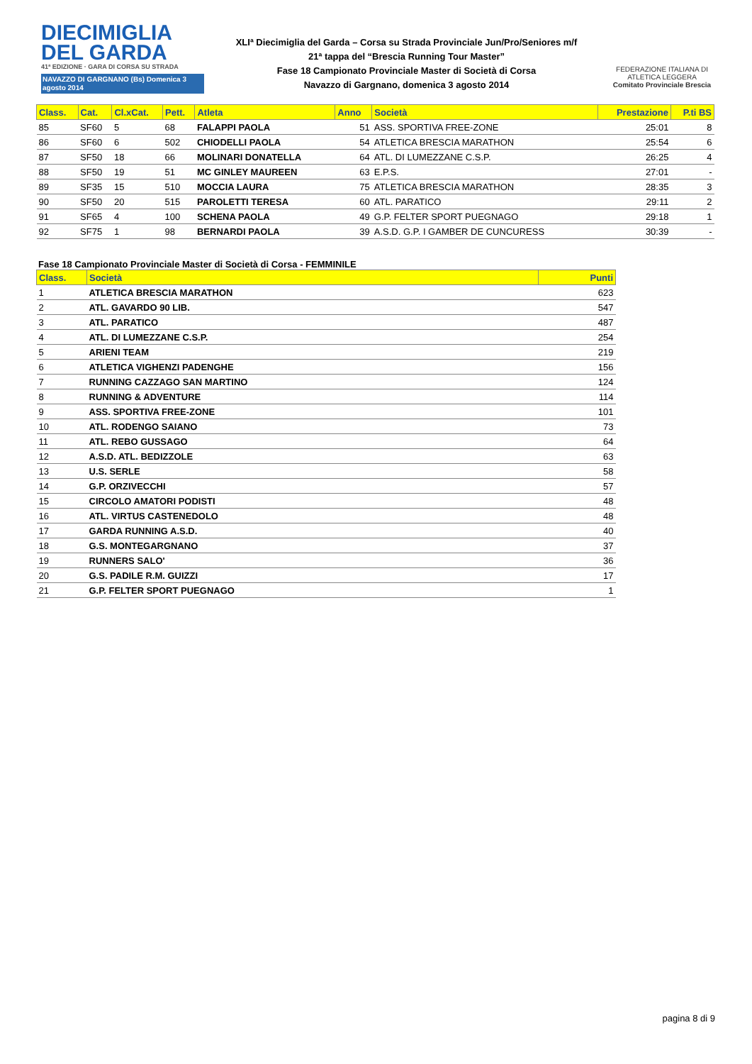DIECIMIGLIA
DEL GARDA
41ª EDIZIONE · GARA DI CORSA SU STRADA
NAVAZZO DI GARGNANO (Bs) Domenica 3 agosto 2014
XLIª Diecimiglia del Garda – Corsa su Strada Provinciale Jun/Pro/Seniores m/f
21ª tappa del “Brescia Running Tour Master”
Fase 18 Campionato Provinciale Master di Società di Corsa
Navazzo di Gargnano, domenica 3 agosto 2014
FEDERAZIONE ITALIANA DI ATLETICA LEGGERA
Comitato Provinciale Brescia
| Class. | Cat. | Cl.xCat. | Pett. | Atleta | Anno | Società | Prestazione | P.ti BS |
| --- | --- | --- | --- | --- | --- | --- | --- | --- |
| 85 | SF60 | 5 | 68 | FALAPPI PAOLA | 51 | ASS. SPORTIVA FREE-ZONE | 25:01 | 8 |
| 86 | SF60 | 6 | 502 | CHIODELLI PAOLA | 54 | ATLETICA BRESCIA MARATHON | 25:54 | 6 |
| 87 | SF50 | 18 | 66 | MOLINARI DONATELLA | 64 | ATL. DI LUMEZZANE C.S.P. | 26:25 | 4 |
| 88 | SF50 | 19 | 51 | MC GINLEY MAUREEN | 63 | E.P.S. | 27:01 | - |
| 89 | SF35 | 15 | 510 | MOCCIA LAURA | 75 | ATLETICA BRESCIA MARATHON | 28:35 | 3 |
| 90 | SF50 | 20 | 515 | PAROLETTI TERESA | 60 | ATL. PARATICO | 29:11 | 2 |
| 91 | SF65 | 4 | 100 | SCHENA PAOLA | 49 | G.P. FELTER SPORT PUEGNAGO | 29:18 | 1 |
| 92 | SF75 | 1 | 98 | BERNARDI PAOLA | 39 | A.S.D. G.P. I GAMBER DE CUNCURESS | 30:39 | - |
Fase 18 Campionato Provinciale Master di Società di Corsa - FEMMINILE
| Class. | Società | Punti |
| --- | --- | --- |
| 1 | ATLETICA BRESCIA MARATHON | 623 |
| 2 | ATL. GAVARDO 90 LIB. | 547 |
| 3 | ATL. PARATICO | 487 |
| 4 | ATL. DI LUMEZZANE C.S.P. | 254 |
| 5 | ARIENI TEAM | 219 |
| 6 | ATLETICA VIGHENZI PADENGHE | 156 |
| 7 | RUNNING CAZZAGO SAN MARTINO | 124 |
| 8 | RUNNING & ADVENTURE | 114 |
| 9 | ASS. SPORTIVA FREE-ZONE | 101 |
| 10 | ATL. RODENGO SAIANO | 73 |
| 11 | ATL. REBO GUSSAGO | 64 |
| 12 | A.S.D. ATL. BEDIZZOLE | 63 |
| 13 | U.S. SERLE | 58 |
| 14 | G.P. ORZIVECCHI | 57 |
| 15 | CIRCOLO AMATORI PODISTI | 48 |
| 16 | ATL. VIRTUS CASTENEDOLO | 48 |
| 17 | GARDA RUNNING A.S.D. | 40 |
| 18 | G.S. MONTEGARGNANO | 37 |
| 19 | RUNNERS SALO' | 36 |
| 20 | G.S. PADILE R.M. GUIZZI | 17 |
| 21 | G.P. FELTER SPORT PUEGNAGO | 1 |
pagina 8 di 9